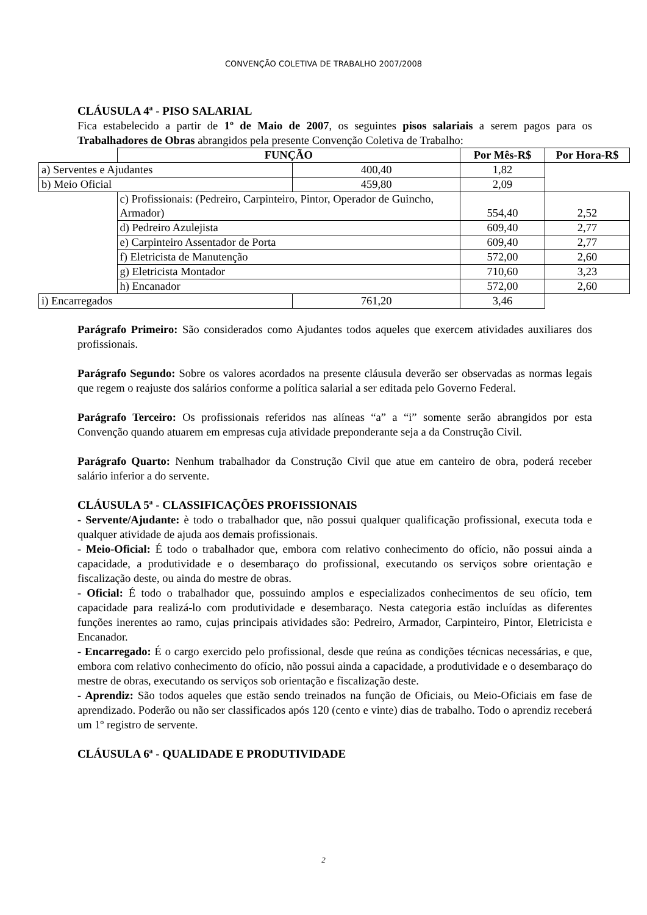CONVENÇÃO COLETIVA DE TRABALHO 2007/2008
CLÁUSULA 4ª - PISO SALARIAL
Fica estabelecido a partir de 1º de Maio de 2007, os seguintes pisos salariais a serem pagos para os Trabalhadores de Obras abrangidos pela presente Convenção Coletiva de Trabalho:
| | FUNÇÃO | | Por Mês-R$ | Por Hora-R$ |
| a) Serventes e Ajudantes | | 400,40 | 1,82 | |
| b) Meio Oficial | | 459,80 | 2,09 | |
| | c) Profissionais: (Pedreiro, Carpinteiro, Pintor, Operador de Guincho, Armador) | | 554,40 | 2,52 |
| | d) Pedreiro Azulejista | | 609,40 | 2,77 |
| | e) Carpinteiro Assentador de Porta | | 609,40 | 2,77 |
| | f) Eletricista de Manutenção | | 572,00 | 2,60 |
| | g) Eletricista Montador | | 710,60 | 3,23 |
| | h) Encanador | | 572,00 | 2,60 |
| i) Encarregados | | 761,20 | 3,46 | |
Parágrafo Primeiro: São considerados como Ajudantes todos aqueles que exercem atividades auxiliares dos profissionais.
Parágrafo Segundo: Sobre os valores acordados na presente cláusula deverão ser observadas as normas legais que regem o reajuste dos salários conforme a política salarial a ser editada pelo Governo Federal.
Parágrafo Terceiro: Os profissionais referidos nas alíneas “a” a “i” somente serão abrangidos por esta Convenção quando atuarem em empresas cuja atividade preponderante seja a da Construção Civil.
Parágrafo Quarto: Nenhum trabalhador da Construção Civil que atue em canteiro de obra, poderá receber salário inferior a do servente.
CLÁUSULA 5ª - CLASSIFICAÇÕES PROFISSIONAIS
- Servente/Ajudante: è todo o trabalhador que, não possui qualquer qualificação profissional, executa toda e qualquer atividade de ajuda aos demais profissionais.
- Meio-Oficial: É todo o trabalhador que, embora com relativo conhecimento do ofício, não possui ainda a capacidade, a produtividade e o desembaraço do profissional, executando os serviços sobre orientação e fiscalização deste, ou ainda do mestre de obras.
- Oficial: É todo o trabalhador que, possuindo amplos e especializados conhecimentos de seu ofício, tem capacidade para realizá-lo com produtividade e desembaraço. Nesta categoria estão incluídas as diferentes funções inerentes ao ramo, cujas principais atividades são: Pedreiro, Armador, Carpinteiro, Pintor, Eletricista e Encanador.
- Encarregado: É o cargo exercido pelo profissional, desde que reúna as condições técnicas necessárias, e que, embora com relativo conhecimento do ofício, não possui ainda a capacidade, a produtividade e o desembaraço do mestre de obras, executando os serviços sob orientação e fiscalização deste.
- Aprendiz: São todos aqueles que estão sendo treinados na função de Oficiais, ou Meio-Oficiais em fase de aprendizado. Poderão ou não ser classificados após 120 (cento e vinte) dias de trabalho. Todo o aprendiz receberá um 1º registro de servente.
CLÁUSULA 6ª - QUALIDADE E PRODUTIVIDADE
2